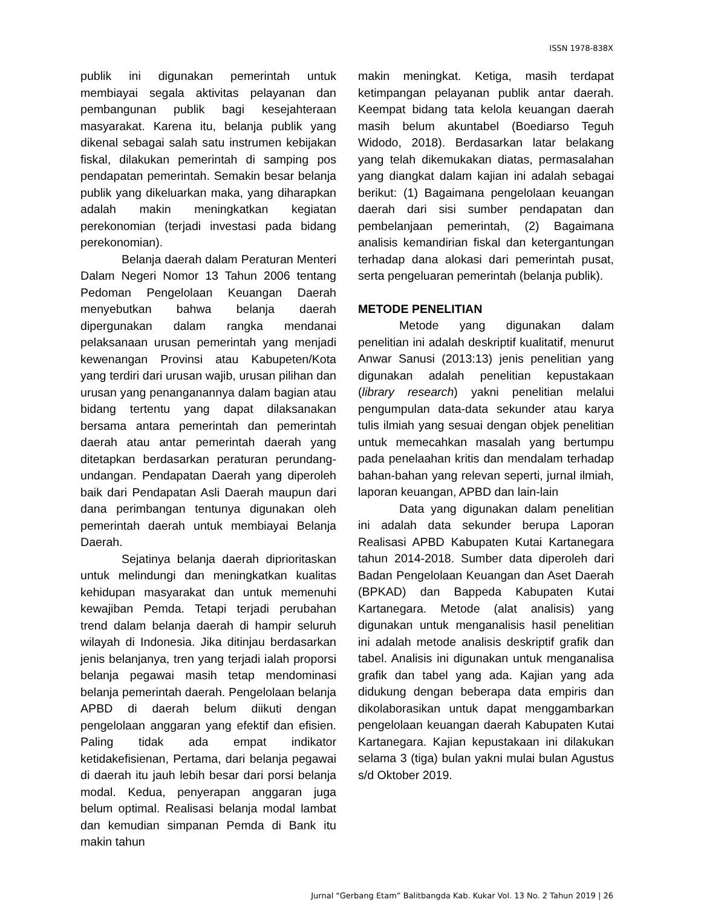ISSN 1978-838X
publik ini digunakan pemerintah untuk membiayai segala aktivitas pelayanan dan pembangunan publik bagi kesejahteraan masyarakat. Karena itu, belanja publik yang dikenal sebagai salah satu instrumen kebijakan fiskal, dilakukan pemerintah di samping pos pendapatan pemerintah. Semakin besar belanja publik yang dikeluarkan maka, yang diharapkan adalah makin meningkatkan kegiatan perekonomian (terjadi investasi pada bidang perekonomian).
Belanja daerah dalam Peraturan Menteri Dalam Negeri Nomor 13 Tahun 2006 tentang Pedoman Pengelolaan Keuangan Daerah menyebutkan bahwa belanja daerah dipergunakan dalam rangka mendanai pelaksanaan urusan pemerintah yang menjadi kewenangan Provinsi atau Kabupeten/Kota yang terdiri dari urusan wajib, urusan pilihan dan urusan yang penanganannya dalam bagian atau bidang tertentu yang dapat dilaksanakan bersama antara pemerintah dan pemerintah daerah atau antar pemerintah daerah yang ditetapkan berdasarkan peraturan perundang-undangan. Pendapatan Daerah yang diperoleh baik dari Pendapatan Asli Daerah maupun dari dana perimbangan tentunya digunakan oleh pemerintah daerah untuk membiayai Belanja Daerah.
Sejatinya belanja daerah diprioritaskan untuk melindungi dan meningkatkan kualitas kehidupan masyarakat dan untuk memenuhi kewajiban Pemda. Tetapi terjadi perubahan trend dalam belanja daerah di hampir seluruh wilayah di Indonesia. Jika ditinjau berdasarkan jenis belanjanya, tren yang terjadi ialah proporsi belanja pegawai masih tetap mendominasi belanja pemerintah daerah. Pengelolaan belanja APBD di daerah belum diikuti dengan pengelolaan anggaran yang efektif dan efisien. Paling tidak ada empat indikator ketidakefisienan, Pertama, dari belanja pegawai di daerah itu jauh lebih besar dari porsi belanja modal. Kedua, penyerapan anggaran juga belum optimal. Realisasi belanja modal lambat dan kemudian simpanan Pemda di Bank itu makin tahun
makin meningkat. Ketiga, masih terdapat ketimpangan pelayanan publik antar daerah. Keempat bidang tata kelola keuangan daerah masih belum akuntabel (Boediarso Teguh Widodo, 2018). Berdasarkan latar belakang yang telah dikemukakan diatas, permasalahan yang diangkat dalam kajian ini adalah sebagai berikut: (1) Bagaimana pengelolaan keuangan daerah dari sisi sumber pendapatan dan pembelanjaan pemerintah, (2) Bagaimana analisis kemandirian fiskal dan ketergantungan terhadap dana alokasi dari pemerintah pusat, serta pengeluaran pemerintah (belanja publik).
METODE PENELITIAN
Metode yang digunakan dalam penelitian ini adalah deskriptif kualitatif, menurut Anwar Sanusi (2013:13) jenis penelitian yang digunakan adalah penelitian kepustakaan (library research) yakni penelitian melalui pengumpulan data-data sekunder atau karya tulis ilmiah yang sesuai dengan objek penelitian untuk memecahkan masalah yang bertumpu pada penelaahan kritis dan mendalam terhadap bahan-bahan yang relevan seperti, jurnal ilmiah, laporan keuangan, APBD dan lain-lain
Data yang digunakan dalam penelitian ini adalah data sekunder berupa Laporan Realisasi APBD Kabupaten Kutai Kartanegara tahun 2014-2018. Sumber data diperoleh dari Badan Pengelolaan Keuangan dan Aset Daerah (BPKAD) dan Bappeda Kabupaten Kutai Kartanegara. Metode (alat analisis) yang digunakan untuk menganalisis hasil penelitian ini adalah metode analisis deskriptif grafik dan tabel. Analisis ini digunakan untuk menganalisa grafik dan tabel yang ada. Kajian yang ada didukung dengan beberapa data empiris dan dikolaborasikan untuk dapat menggambarkan pengelolaan keuangan daerah Kabupaten Kutai Kartanegara. Kajian kepustakaan ini dilakukan selama 3 (tiga) bulan yakni mulai bulan Agustus s/d Oktober 2019.
Jurnal “Gerbang Etam” Balitbangda Kab. Kukar Vol. 13 No. 2 Tahun 2019 | 26